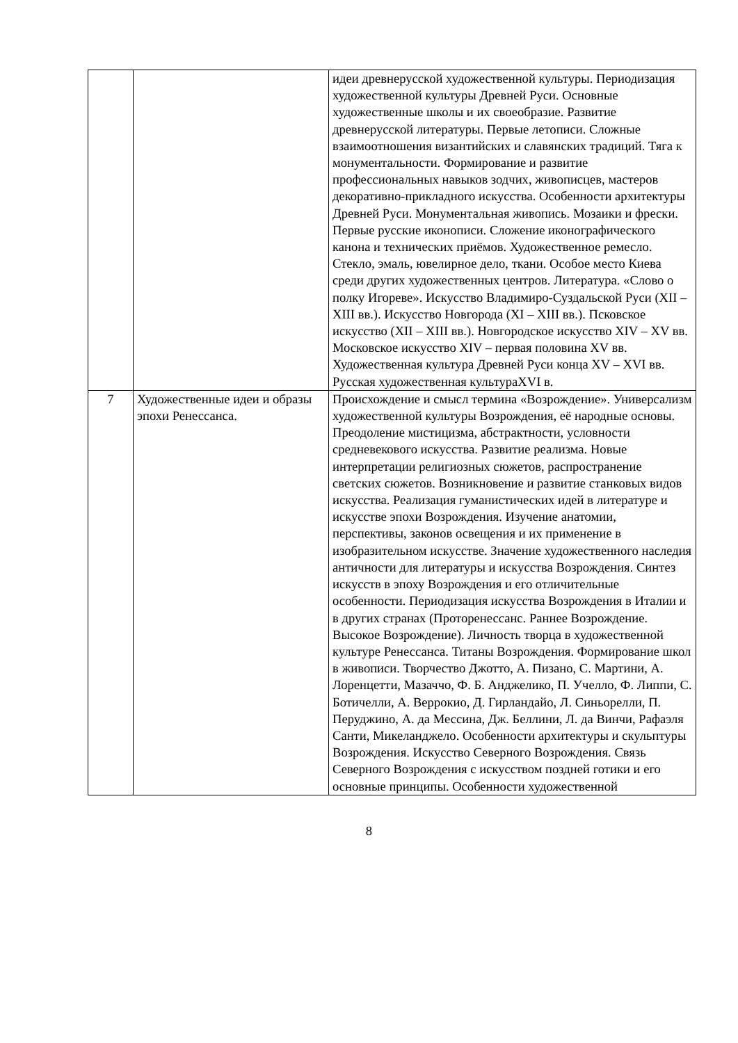| | | идеи древнерусской художественной культуры. Периодизация художественной культуры Древней Руси. Основные художественные школы и их своеобразие. Развитие древнерусской литературы. Первые летописи. Сложные взаимоотношения византийских и славянских традиций. Тяга к монументальности. Формирование и развитие профессиональных навыков зодчих, живописцев, мастеров декоративно-прикладного искусства. Особенности архитектуры Древней Руси. Монументальная живопись. Мозаики и фрески. Первые русские иконописи. Сложение иконографического канона и технических приёмов. Художественное ремесло. Стекло, эмаль, ювелирное дело, ткани. Особое место Киева среди других художественных центров. Литература. «Слово о полку Игореве». Искусство Владимиро-Суздальской Руси (XII – XIII вв.). Искусство Новгорода (XI – XIII вв.). Псковское искусство (XII – XIII вв.). Новгородское искусство XIV – XV вв. Московское искусство XIV – первая половина XV вв. Художественная культура Древней Руси конца XV – XVI вв. Русская художественная культураXVI в. |
| 7 | Художественные идеи и образы эпохи Ренессанса. | Происхождение и смысл термина «Возрождение». Универсализм художественной культуры Возрождения, её народные основы. Преодоление мистицизма, абстрактности, условности средневекового искусства. Развитие реализма. Новые интерпретации религиозных сюжетов, распространение светских сюжетов. Возникновение и развитие станковых видов искусства. Реализация гуманистических идей в литературе и искусстве эпохи Возрождения. Изучение анатомии, перспективы, законов освещения и их применение в изобразительном искусстве. Значение художественного наследия античности для литературы и искусства Возрождения. Синтез искусств в эпоху Возрождения и его отличительные особенности. Периодизация искусства Возрождения в Италии и в других странах (Проторенессанс. Раннее Возрождение. Высокое Возрождение). Личность творца в художественной культуре Ренессанса. Титаны Возрождения. Формирование школ в живописи. Творчество Джотто, А. Пизано, С. Мартини, А. Лоренцетти, Мазаччо, Ф. Б. Анджелико, П. Учелло, Ф. Липпи, С. Ботичелли, А. Веррокио, Д. Гирландайо, Л. Синьорелли, П. Перуджино, А. да Мессина, Дж. Беллини, Л. да Винчи, Рафаэля Санти, Микеланджело. Особенности архитектуры и скульптуры Возрождения. Искусство Северного Возрождения. Связь Северного Возрождения с искусством поздней готики и его основные принципы. Особенности художественной |
8